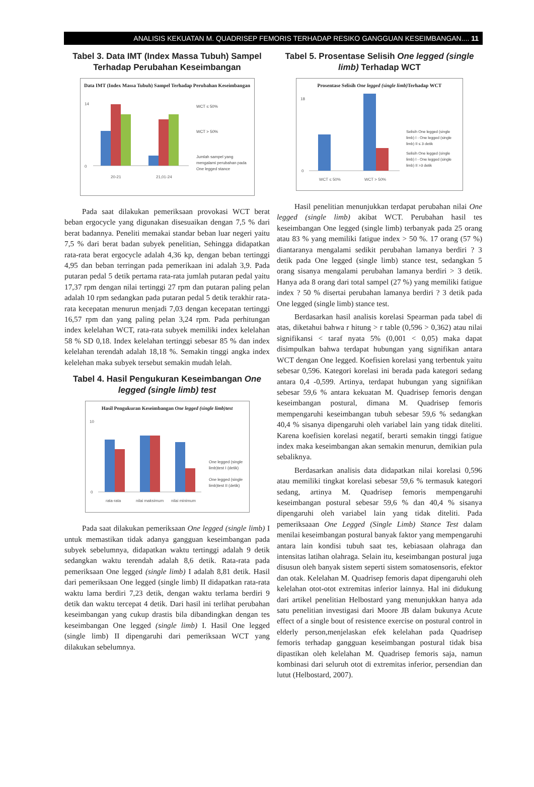ANALISIS KEKUATAN M. QUADRISEP FEMORIS TERHADAP RESIKO GANGGUAN KESEIMBANGAN.... 11
Tabel 3. Data IMT (Index Massa Tubuh) Sampel Terhadap Perubahan Keseimbangan
Data IMT (Index Massa Tubuh) Sampel Terhadap Perubahan Keseimbangan
14
0
20-21
21,01-24
WCT ≤ 50%
WCT > 50%
Jumlah sampel yang
mengalami perubahan pada
One legged stance
Pada saat dilakukan pemeriksaan provokasi WCT berat beban ergocycle yang digunakan disesuaikan dengan 7,5 % dari berat badannya. Peneliti memakai standar beban luar negeri yaitu 7,5 % dari berat badan subyek penelitian, Sehingga didapatkan rata-rata berat ergocycle adalah 4,36 kp, dengan beban tertinggi 4,95 dan beban terringan pada pemerikaan ini adalah 3,9. Pada putaran pedal 5 detik pertama rata-rata jumlah putaran pedal yaitu 17,37 rpm dengan nilai tertinggi 27 rpm dan putaran paling pelan adalah 10 rpm sedangkan pada putaran pedal 5 detik terakhir rata-rata kecepatan menurun menjadi 7,03 dengan kecepatan tertinggi 16,57 rpm dan yang paling pelan 3,24 rpm. Pada perhitungan index kelelahan WCT, rata-rata subyek memiliki index kelelahan 58 % SD 0,18. Index kelelahan tertinggi sebesar 85 % dan index kelelahan terendah adalah 18,18 %. Semakin tinggi angka index kelelehan maka subyek tersebut semakin mudah lelah.
Tabel 4. Hasil Pengukuran Keseimbangan One legged (single limb) test
Hasil Pengukuran Keseimbangan One legged (single limb)test
10
0
rata-rata
nilai maksimum
nilai minimum
One legged (single
limb)test I (detik)
One legged (single
limb)test II (detik)
Pada saat dilakukan pemeriksaan One legged (single limb) I untuk memastikan tidak adanya gangguan keseimbangan pada subyek sebelumnya, didapatkan waktu tertinggi adalah 9 detik sedangkan waktu terendah adalah 8,6 detik. Rata-rata pada pemeriksaan One legged (single limb) I adalah 8,81 detik. Hasil dari pemeriksaan One legged (single limb) II didapatkan rata-rata waktu lama berdiri 7,23 detik, dengan waktu terlama berdiri 9 detik dan waktu tercepat 4 detik. Dari hasil ini terlihat perubahan keseimbangan yang cukup drastis bila dibandingkan dengan tes keseimbangan One legged (single limb) I. Hasil One legged (single limb) II dipengaruhi dari pemeriksaan WCT yang dilakukan sebelumnya.
Tabel 5. Prosentase Selisih One legged (single limb) Terhadap WCT
Prosentase Selisih One legged (single limb) Terhadap WCT
18
0
WCT ≤ 50%
WCT > 50%
Selisih One legged (single
limb) I - One legged (single
limb) II ≤ 3 detik
Selisih One legged (single
limb) I - One legged (single
limb) II >3 detik
Hasil penelitian menunjukkan terdapat perubahan nilai One legged (single limb) akibat WCT. Perubahan hasil tes keseimbangan One legged (single limb) terbanyak pada 25 orang atau 83 % yang memiliki fatigue index > 50 %. 17 orang (57 %) diantaranya mengalami sedikit perubahan lamanya berdiri ? 3 detik pada One legged (single limb) stance test, sedangkan 5 orang sisanya mengalami perubahan lamanya berdiri > 3 detik. Hanya ada 8 orang dari total sampel (27 %) yang memiliki fatigue index ? 50 % disertai perubahan lamanya berdiri ? 3 detik pada One legged (single limb) stance test.
Berdasarkan hasil analisis korelasi Spearman pada tabel di atas, diketahui bahwa r hitung > r table (0,596 > 0,362) atau nilai signifikansi < taraf nyata 5% (0,001 < 0,05) maka dapat disimpulkan bahwa terdapat hubungan yang signifikan antara WCT dengan One legged. Koefisien korelasi yang terbentuk yaitu sebesar 0,596. Kategori korelasi ini berada pada kategori sedang antara 0,4 -0,599. Artinya, terdapat hubungan yang signifikan sebesar 59,6 % antara kekuatan M. Quadrisep femoris dengan keseimbangan postural, dimana M. Quadrisep femoris mempengaruhi keseimbangan tubuh sebesar 59,6 % sedangkan 40,4 % sisanya dipengaruhi oleh variabel lain yang tidak diteliti. Karena koefisien korelasi negatif, berarti semakin tinggi fatigue index maka keseimbangan akan semakin menurun, demikian pula sebaliknya.
Berdasarkan analisis data didapatkan nilai korelasi 0,596 atau memiliki tingkat korelasi sebesar 59,6 % termasuk kategori sedang, artinya M. Quadrisep femoris mempengaruhi keseimbangan postural sebesar 59,6 % dan 40,4 % sisanya dipengaruhi oleh variabel lain yang tidak diteliti. Pada pemeriksaaan One Legged (Single Limb) Stance Test dalam menilai keseimbangan postural banyak faktor yang mempengaruhi antara lain kondisi tubuh saat tes, kebiasaan olahraga dan intensitas latihan olahraga. Selain itu, keseimbangan postural juga disusun oleh banyak sistem seperti sistem somatosensoris, efektor dan otak. Kelelahan M. Quadrisep femoris dapat dipengaruhi oleh kelelahan otot-otot extremitas inferior lainnya. Hal ini didukung dari artikel penelitian Helbostard yang menunjukkan hanya ada satu penelitian investigasi dari Moore JB dalam bukunya Acute effect of a single bout of resistence exercise on postural control in elderly person,menjelaskan efek kelelahan pada Quadrisep femoris terhadap gangguan keseimbangan postural tidak bisa dipastikan oleh kelelahan M. Quadrisep femoris saja, namun kombinasi dari seluruh otot di extremitas inferior, persendian dan lutut (Helbostard, 2007).